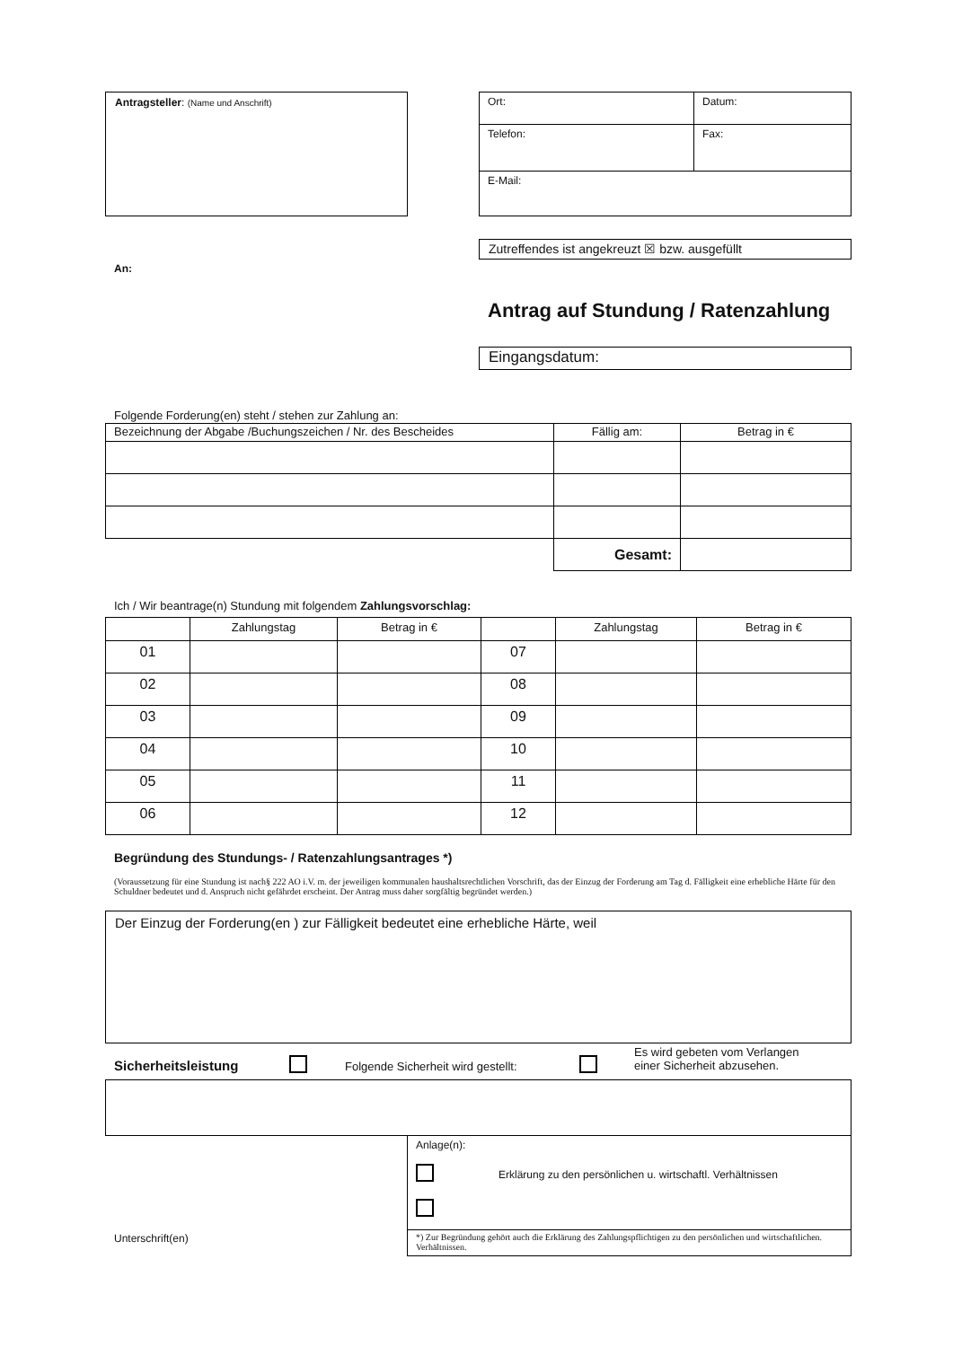Antragsteller: (Name und Anschrift)
| Ort: | Datum: |
| Telefon: | Fax: |
| E-Mail: | |
Zutreffendes ist angekreuzt ☒ bzw. ausgefüllt
An:
Antrag auf Stundung / Ratenzahlung
Eingangsdatum:
Folgende Forderung(en) steht / stehen zur Zahlung an:
| Bezeichnung der Abgabe /Buchungszeichen / Nr. des Bescheides | Fällig am: | Betrag in € |
| | Gesamt: | |
Ich / Wir beantrage(n) Stundung mit folgendem Zahlungsvorschlag:
| | Zahlungstag | Betrag in € | | Zahlungstag | Betrag in € |
| 01 | | | 07 | | |
| 02 | | | 08 | | |
| 03 | | | 09 | | |
| 04 | | | 10 | | |
| 05 | | | 11 | | |
| 06 | | | 12 | | |
Begründung des Stundungs- / Ratenzahlungsantrages *)
(Voraussetzung für eine Stundung ist nach§ 222 AO i.V. m. der jeweiligen kommunalen haushaltsrechtlichen Vorschrift, das der Einzug der Forderung am Tag d. Fälligkeit eine erhebliche Härte für den Schuldner bedeutet und d. Anspruch nicht gefährdet erscheint. Der Antrag muss daher sorgfältig begründet werden.)
Der Einzug der Forderung(en ) zur Fälligkeit bedeutet eine erhebliche Härte, weil
Sicherheitsleistung
Folgende Sicherheit wird gestellt:
Es wird gebeten vom Verlangen
einer Sicherheit abzusehen.
Anlage(n):
Erklärung zu den persönlichen u. wirtschaftl. Verhältnissen
*) Zur Begründung gehört auch die Erklärung des Zahlungspflichtigen zu den persönlichen und wirtschaftlichen. Verhältnissen.
Unterschrift(en)